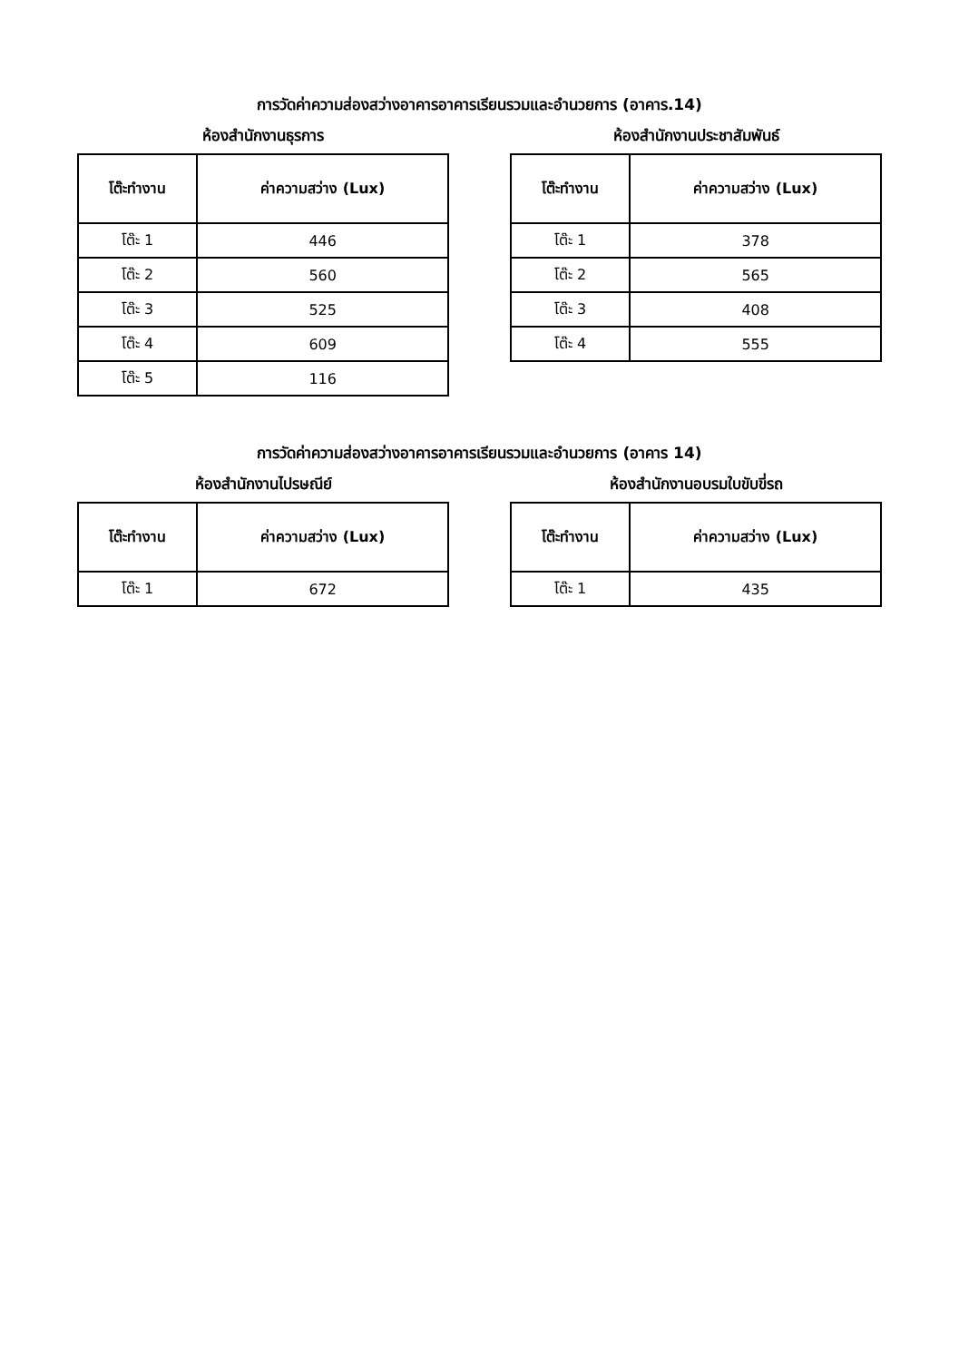การวัดค่าความส่องสว่างอาคารอาคารเรียนรวมและอำนวยการ (อาคาร.14)
ห้องสำนักงานธุรการ
| โต๊ะทำงาน | ค่าความสว่าง (Lux) |
| --- | --- |
| โต๊ะ 1 | 446 |
| โต๊ะ 2 | 560 |
| โต๊ะ 3 | 525 |
| โต๊ะ 4 | 609 |
| โต๊ะ 5 | 116 |
ห้องสำนักงานประชาสัมพันธ์
| โต๊ะทำงาน | ค่าความสว่าง (Lux) |
| --- | --- |
| โต๊ะ 1 | 378 |
| โต๊ะ 2 | 565 |
| โต๊ะ 3 | 408 |
| โต๊ะ 4 | 555 |
การวัดค่าความส่องสว่างอาคารอาคารเรียนรวมและอำนวยการ (อาคาร 14)
ห้องสำนักงานไปรษณีย์
| โต๊ะทำงาน | ค่าความสว่าง (Lux) |
| --- | --- |
| โต๊ะ 1 | 672 |
ห้องสำนักงานอบรมใบขับขี่รถ
| โต๊ะทำงาน | ค่าความสว่าง (Lux) |
| --- | --- |
| โต๊ะ 1 | 435 |